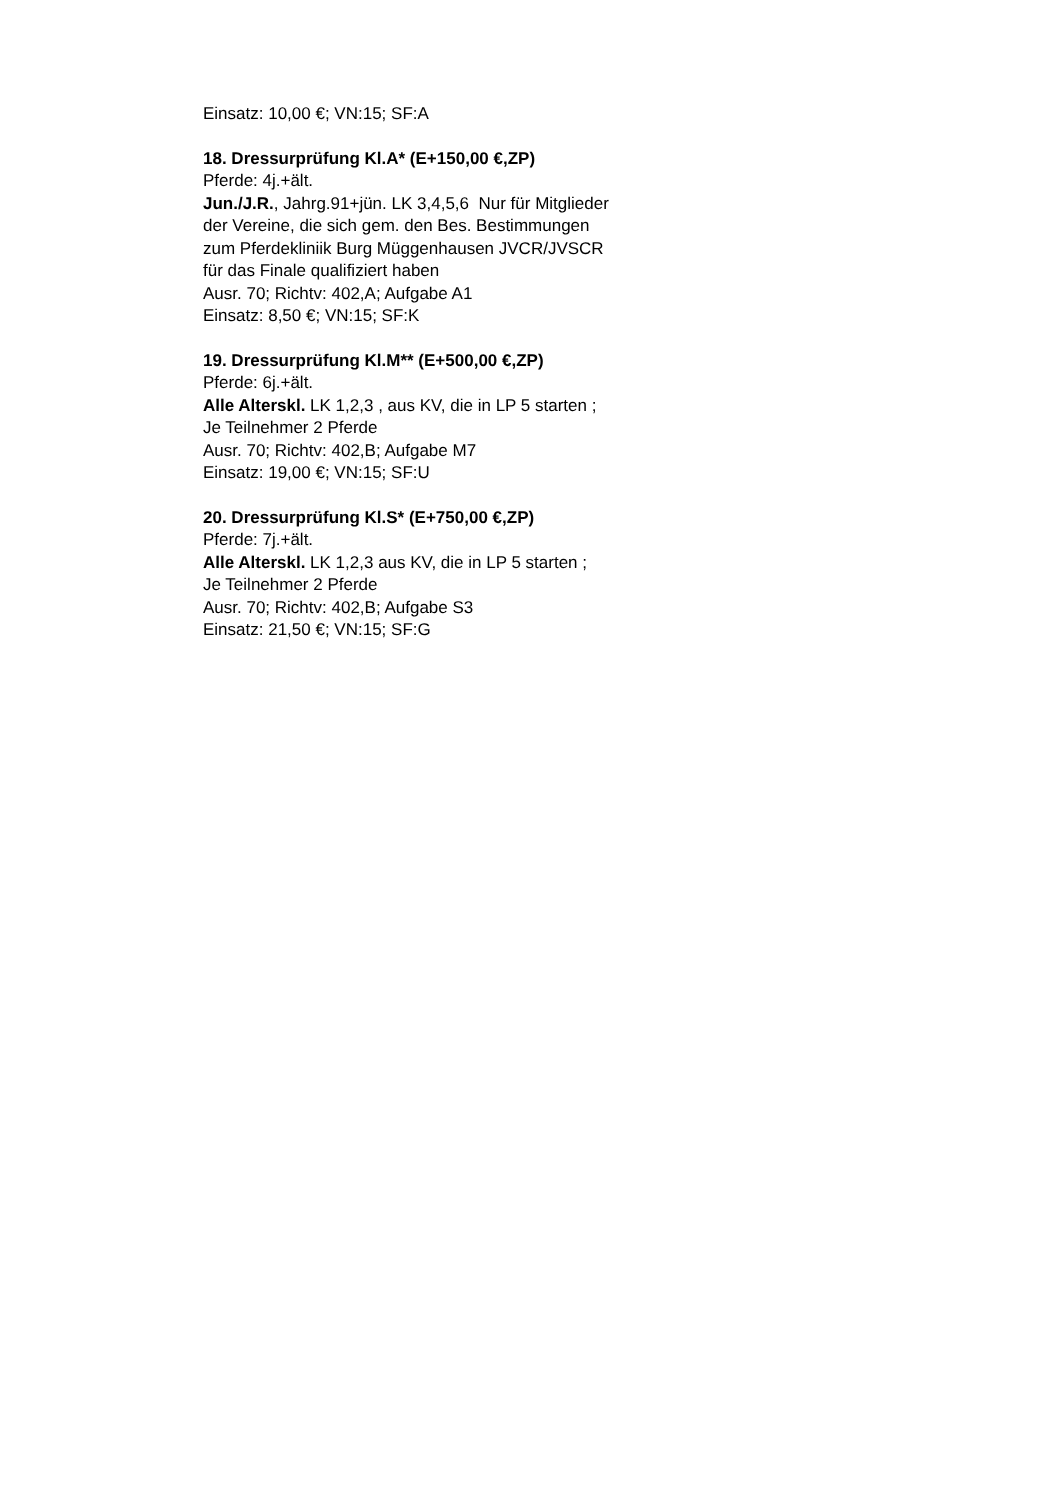Einsatz: 10,00 €; VN:15; SF:A
18. Dressurprüfung Kl.A* (E+150,00 €,ZP)
Pferde: 4j.+ält.
Jun./J.R., Jahrg.91+jün. LK 3,4,5,6 Nur für Mitglieder der Vereine, die sich gem. den Bes. Bestimmungen zum Pferdekliniik Burg Müggenhausen JVCR/JVSCR für das Finale qualifiziert haben
Ausr. 70; Richtv: 402,A; Aufgabe A1
Einsatz: 8,50 €; VN:15; SF:K
19. Dressurprüfung Kl.M** (E+500,00 €,ZP)
Pferde: 6j.+ält.
Alle Alterskl. LK 1,2,3 , aus KV, die in LP 5 starten ; Je Teilnehmer 2 Pferde
Ausr. 70; Richtv: 402,B; Aufgabe M7
Einsatz: 19,00 €; VN:15; SF:U
20. Dressurprüfung Kl.S* (E+750,00 €,ZP)
Pferde: 7j.+ält.
Alle Alterskl. LK 1,2,3 aus KV, die in LP 5 starten ; Je Teilnehmer 2 Pferde
Ausr. 70; Richtv: 402,B; Aufgabe S3
Einsatz: 21,50 €; VN:15; SF:G